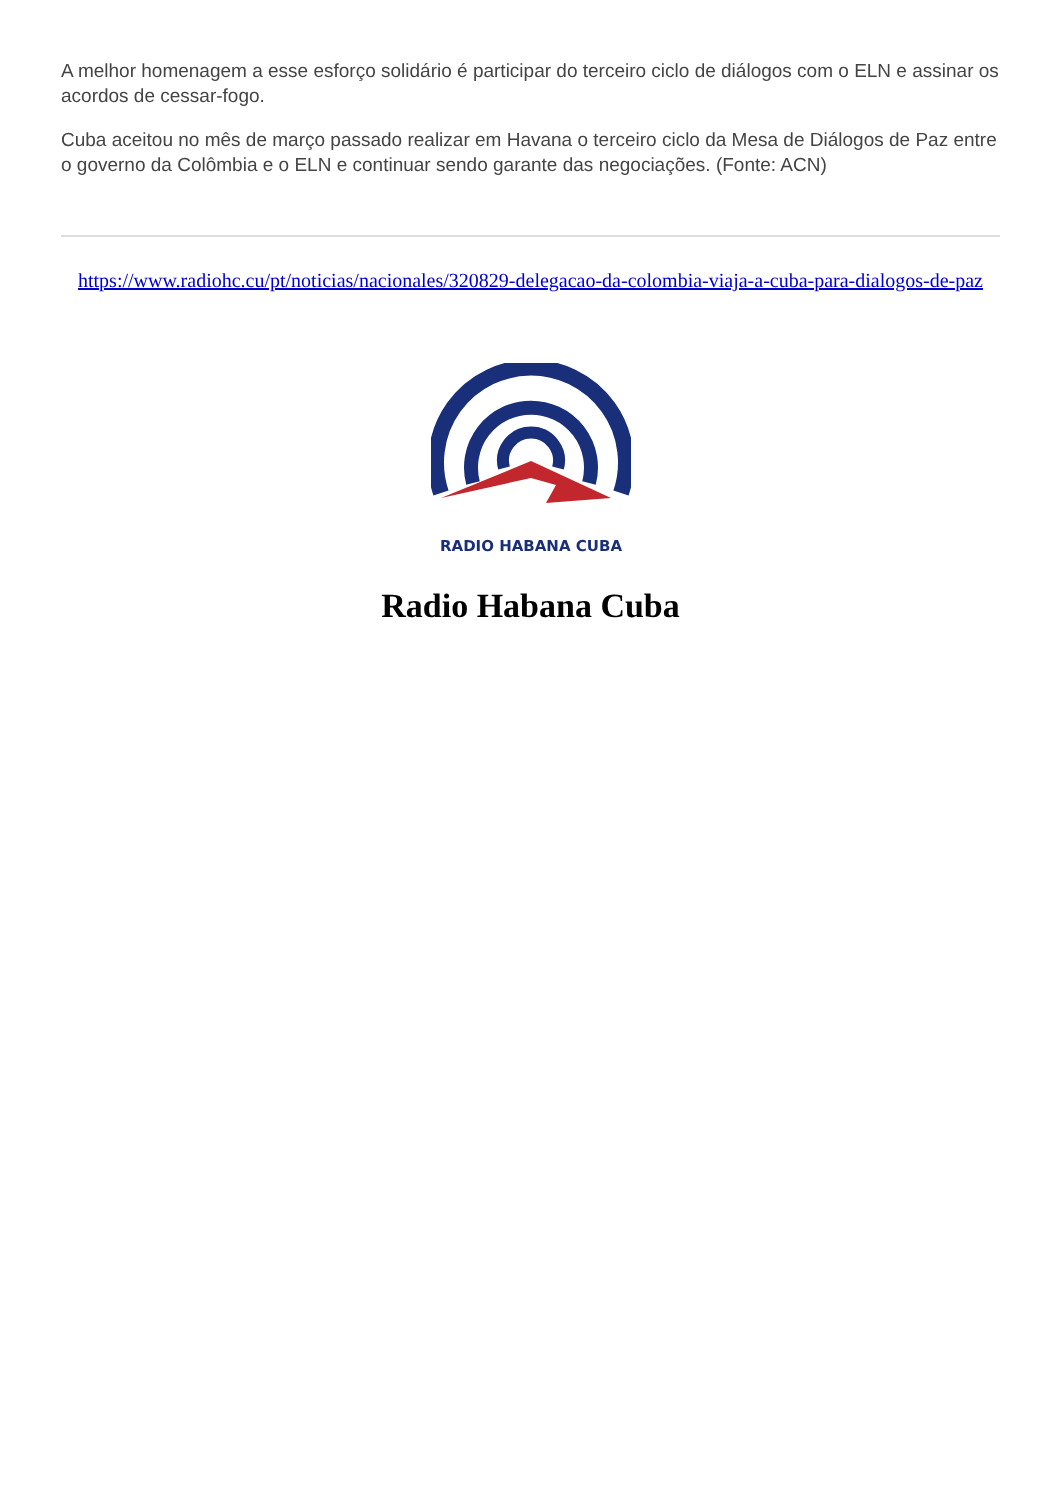A melhor homenagem a esse esforço solidário é participar do terceiro ciclo de diálogos com o ELN e assinar os acordos de cessar-fogo.
Cuba aceitou no mês de março passado realizar em Havana o terceiro ciclo da Mesa de Diálogos de Paz entre o governo da Colômbia e o ELN e continuar sendo garante das negociações. (Fonte: ACN)
https://www.radiohc.cu/pt/noticias/nacionales/320829-delegacao-da-colombia-viaja-a-cuba-para-dialogos-de-paz
RADIO HABANA CUBA
Radio Habana Cuba